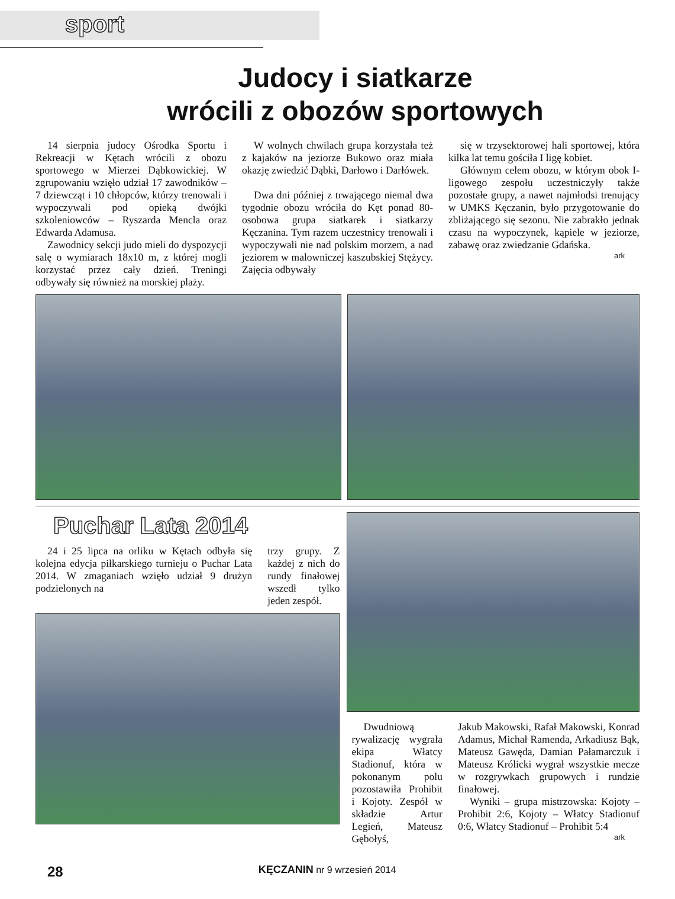sport
Judocy i siatkarze
wrócili z obozów sportowych
14 sierpnia judocy Ośrodka Sportu i Rekreacji w Kętach wrócili z obozu sportowego w Mierzei Dąbkowickiej. W zgrupowaniu wzięło udział 17 zawodników – 7 dziewcząt i 10 chłopców, którzy trenowali i wypoczywali pod opieką dwójki szkoleniowców – Ryszarda Mencla oraz Edwarda Adamusa.
Zawodnicy sekcji judo mieli do dyspozycji salę o wymiarach 18x10 m, z której mogli korzystać przez cały dzień. Treningi odbywały się również na morskiej plaży.
W wolnych chwilach grupa korzystała też z kajaków na jeziorze Bukowo oraz miała okazję zwiedzić Dąbki, Darłowo i Darłówek.
Dwa dni później z trwającego niemal dwa tygodnie obozu wróciła do Kęt ponad 80-osobowa grupa siatkarek i siatkarzy Kęczanina. Tym razem uczestnicy trenowali i wypoczywali nie nad polskim morzem, a nad jeziorem w malowniczej kaszubskiej Stężycy. Zajęcia odbywały
się w trzysektorowej hali sportowej, która kilka lat temu gościła I ligę kobiet.
Głównym celem obozu, w którym obok I-ligowego zespołu uczestniczyły także pozostałe grupy, a nawet najmłodsi trenujący w UMKS Kęczanin, było przygotowanie do zbliżającego się sezonu. Nie zabrakło jednak czasu na wypoczynek, kąpiele w jeziorze, zabawę oraz zwiedzanie Gdańska.
ark
Puchar Lata 2014
24 i 25 lipca na orliku w Kętach odbyła się kolejna edycja piłkarskiego turnieju o Puchar Lata 2014. W zmaganiach wzięło udział 9 drużyn podzielonych na
trzy grupy. Z każdej z nich do rundy finałowej wszedł tylko jeden zespół.
Dwudniową rywalizację wygrała ekipa Włatcy Stadionuf, która w pokonanym polu pozostawiła Prohibit i Kojoty. Zespół w składzie Artur Legień, Mateusz Gębołyś,
Jakub Makowski, Rafał Makowski, Konrad Adamus, Michał Ramenda, Arkadiusz Bąk, Mateusz Gawęda, Damian Pałamarczuk i Mateusz Królicki wygrał wszystkie mecze w rozgrywkach grupowych i rundzie finałowej.
Wyniki – grupa mistrzowska: Kojoty – Prohibit 2:6, Kojoty – Włatcy Stadionuf 0:6, Włatcy Stadionuf – Prohibit 5:4
ark
28 KĘCZANIN nr 9 wrzesień 2014